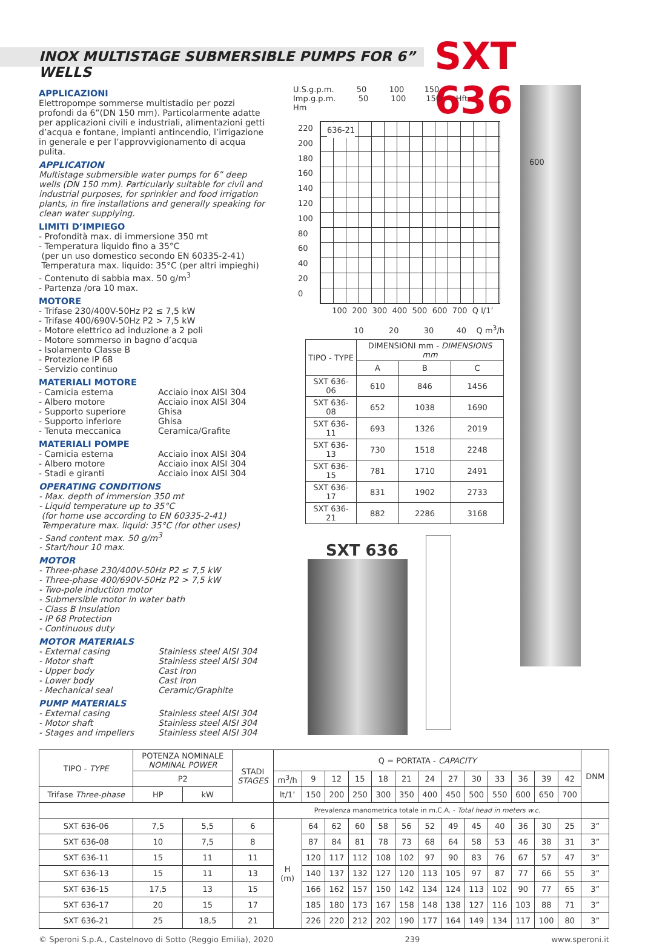INOX MULTISTAGE SUBMERSIBLE PUMPS FOR 6” WELLS
SXT 636
APPLICAZIONI
Elettropompe sommerse multistadio per pozzi profondi da 6”(DN 150 mm). Particolarmente adatte per applicazioni civili e industriali, alimentazioni getti d’acqua e fontane, impianti antincendio, l’irrigazione in generale e per l’approvvigionamento di acqua pulita.
APPLICATION
Multistage submersible water pumps for 6” deep wells (DN 150 mm). Particularly suitable for civil and industrial purposes, for sprinkler and food irrigation plants, in fire installations and generally speaking for clean water supplying.
LIMITI D’IMPIEGO
- Profondità max. di immersione 350 mt
- Temperatura liquido fino a 35°C
(per un uso domestico secondo EN 60335-2-41)
Temperatura max. liquido: 35°C (per altri impieghi)
- Contenuto di sabbia max. 50 g/m<sup>3</sup>
- Partenza /ora 10 max.
MOTORE
- Trifase 230/400V-50Hz P2 ≤ 7,5 kW
- Trifase 400/690V-50Hz P2 > 7,5 kW
- Motore elettrico ad induzione a 2 poli
- Motore sommerso in bagno d’acqua
- Isolamento Classe B
- Protezione IP 68
- Servizio continuo
MATERIALI MOTORE
- Camicia esterna
- Albero motore
- Supporto superiore
- Supporto inferiore
- Tenuta meccanica
Acciaio inox AISI 304
Acciaio inox AISI 304
Ghisa
Ghisa
Ceramica/Grafite
MATERIALI POMPE
- Camicia esterna
- Albero motore
- Stadi e giranti
Acciaio inox AISI 304
Acciaio inox AISI 304
Acciaio inox AISI 304
OPERATING CONDITIONS
- Max. depth of immersion 350 mt
- Liquid temperature up to 35°C
(for home use according to EN 60335-2-41)
Temperature max. liquid: 35°C (for other uses)
- Sand content max. 50 g/m<sup>3</sup>
- Start/hour 10 max.
MOTOR
- Three-phase 230/400V-50Hz P2 ≤ 7,5 kW
- Three-phase 400/690V-50Hz P2 > 7,5 kW
- Two-pole induction motor
- Submersible motor in water bath
- Class B Insulation
- IP 68 Protection
- Continuous duty
MOTOR MATERIALS
- External casing
- Motor shaft
- Upper body
- Lower body
- Mechanical seal
Stainless steel AISI 304
Stainless steel AISI 304
Cast Iron
Cast Iron
Ceramic/Graphite
PUMP MATERIALS
- External casing
- Motor shaft
- Stages and impellers
Stainless steel AISI 304
Stainless steel AISI 304
Stainless steel AISI 304
U.S.g.p.m. 50 100 150
Imp.g.p.m. 50 100 150 Hft
Hm
220
200
180
160
140
120
100
80
60
40
20
0
636-21
600
100 200 300 400 500 600 700 Q l/1’
10 20 30 40 Q m<sup>3</sup>/h
| TIPO - TYPE | DIMENSIONI mm - DIMENSIONS mm | | |
| --- | --- | --- | --- |
| | A | B | C |
| SXT 636-06 | 610 | 846 | 1456 |
| SXT 636-08 | 652 | 1038 | 1690 |
| SXT 636-11 | 693 | 1326 | 2019 |
| SXT 636-13 | 730 | 1518 | 2248 |
| SXT 636-15 | 781 | 1710 | 2491 |
| SXT 636-17 | 831 | 1902 | 2733 |
| SXT 636-21 | 882 | 2286 | 3168 |
SXT 636
| TIPO - TYPE | POTENZA NOMINALE NOMINAL POWER | | STADI STAGES | Q = PORTATA - CAPACITY | | | | | | | | | | | | | DNM |
| --- | --- | --- | --- | --- | --- | --- | --- | --- | --- | --- | --- | --- | --- | --- | --- | --- | --- |
| | P2 | | | m<sup>3</sup>/h | 9 | 12 | 15 | 18 | 21 | 24 | 27 | 30 | 33 | 36 | 39 | 42 | |
| Trifase Three-phase | HP | kW | | lt/1’ | 150 | 200 | 250 | 300 | 350 | 400 | 450 | 500 | 550 | 600 | 650 | 700 | |
| | | | | Prevalenza manometrica totale in m.C.A. - Total head in meters w.c. | | | | | | | | | | | | | |
| SXT 636-06 | 7,5 | 5,5 | 6 | H (m) | 64 | 62 | 60 | 58 | 56 | 52 | 49 | 45 | 40 | 36 | 30 | 25 | 3” |
| SXT 636-08 | 10 | 7,5 | 8 | | 87 | 84 | 81 | 78 | 73 | 68 | 64 | 58 | 53 | 46 | 38 | 31 | 3” |
| SXT 636-11 | 15 | 11 | 11 | | 120 | 117 | 112 | 108 | 102 | 97 | 90 | 83 | 76 | 67 | 57 | 47 | 3” |
| SXT 636-13 | 15 | 11 | 13 | | 140 | 137 | 132 | 127 | 120 | 113 | 105 | 97 | 87 | 77 | 66 | 55 | 3” |
| SXT 636-15 | 17,5 | 13 | 15 | | 166 | 162 | 157 | 150 | 142 | 134 | 124 | 113 | 102 | 90 | 77 | 65 | 3” |
| SXT 636-17 | 20 | 15 | 17 | | 185 | 180 | 173 | 167 | 158 | 148 | 138 | 127 | 116 | 103 | 88 | 71 | 3” |
| SXT 636-21 | 25 | 18,5 | 21 | | 226 | 220 | 212 | 202 | 190 | 177 | 164 | 149 | 134 | 117 | 100 | 80 | 3” |
© Speroni S.p.A., Castelnovo di Sotto (Reggio Emilia), 2020 239 www.speroni.it